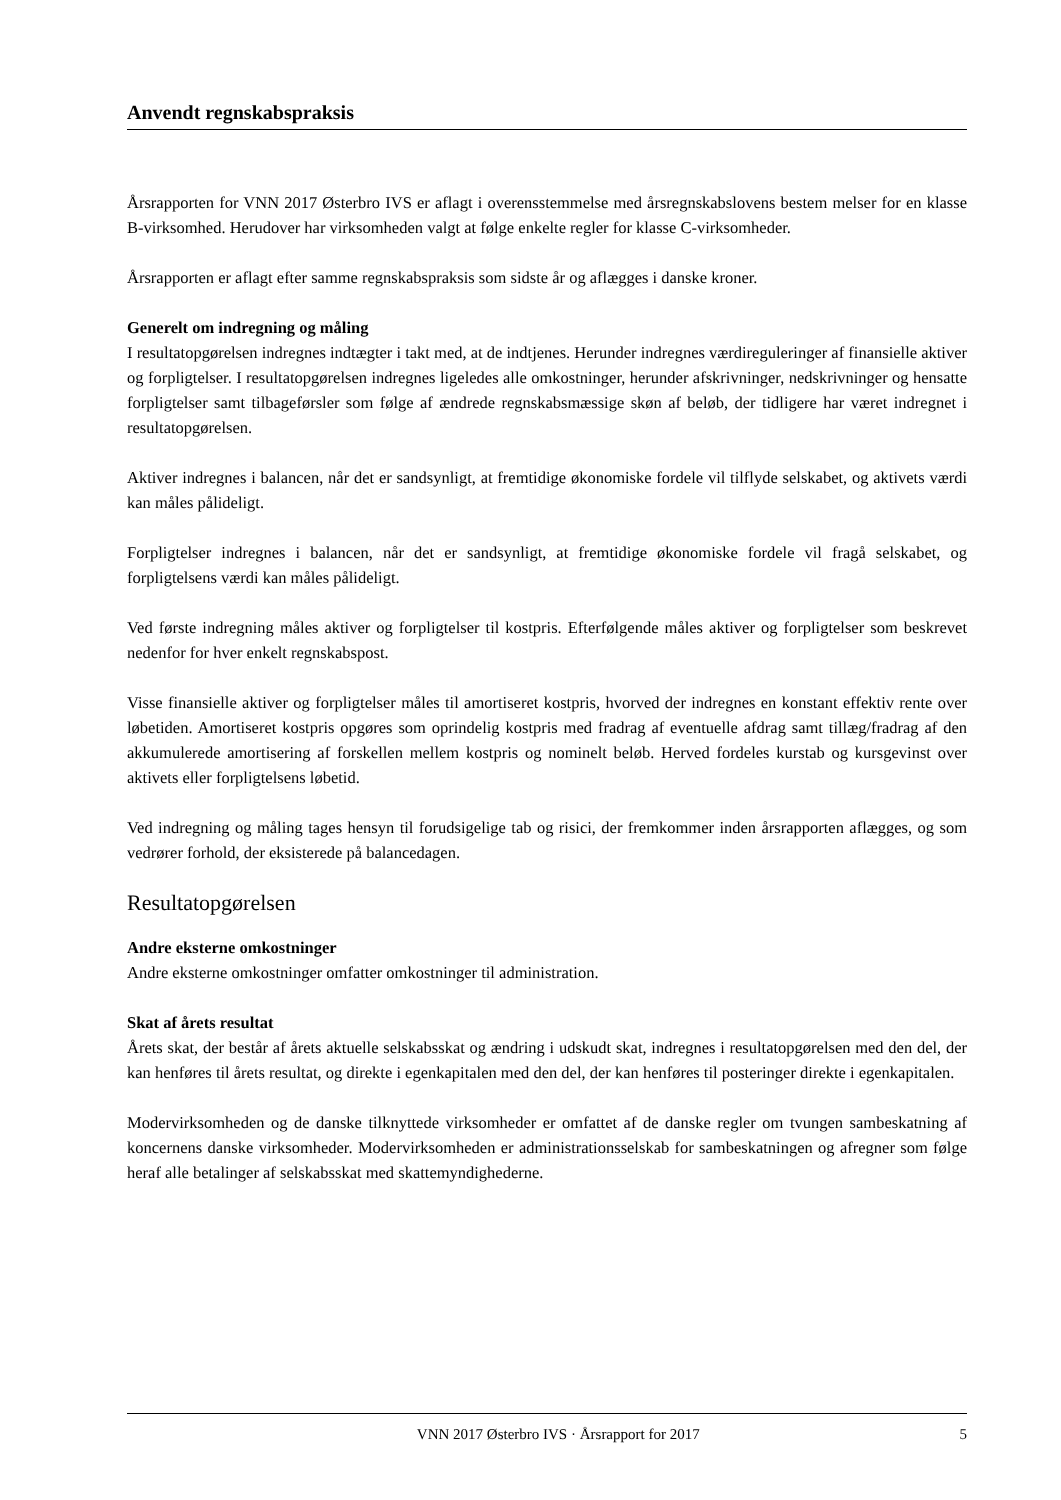Anvendt regnskabspraksis
Årsrapporten for VNN 2017 Østerbro IVS er aflagt i overensstemmelse med årsregnskabslovens bestem melser for en klasse B-virksomhed. Herudover har virksomheden valgt at følge enkelte regler for klasse C-virksomheder.
Årsrapporten er aflagt efter samme regnskabspraksis som sidste år og aflægges i danske kroner.
Generelt om indregning og måling
I resultatopgørelsen indregnes indtægter i takt med, at de indtjenes. Herunder indregnes værdireguleringer af finansielle aktiver og forpligtelser. I resultatopgørelsen indregnes ligeledes alle omkostninger, herunder afskrivninger, nedskrivninger og hensatte forpligtelser samt tilbageførsler som følge af ændrede regnskabsmæssige skøn af beløb, der tidligere har været indregnet i resultatopgørelsen.
Aktiver indregnes i balancen, når det er sandsynligt, at fremtidige økonomiske fordele vil tilflyde selskabet, og aktivets værdi kan måles pålideligt.
Forpligtelser indregnes i balancen, når det er sandsynligt, at fremtidige økonomiske fordele vil fragå selskabet, og forpligtelsens værdi kan måles pålideligt.
Ved første indregning måles aktiver og forpligtelser til kostpris. Efterfølgende måles aktiver og forpligtelser som beskrevet nedenfor for hver enkelt regnskabspost.
Visse finansielle aktiver og forpligtelser måles til amortiseret kostpris, hvorved der indregnes en konstant effektiv rente over løbetiden. Amortiseret kostpris opgøres som oprindelig kostpris med fradrag af eventuelle afdrag samt tillæg/fradrag af den akkumulerede amortisering af forskellen mellem kostpris og nominelt beløb. Herved fordeles kurstab og kursgevinst over aktivets eller forpligtelsens løbetid.
Ved indregning og måling tages hensyn til forudsigelige tab og risici, der fremkommer inden årsrapporten aflægges, og som vedrører forhold, der eksisterede på balancedagen.
Resultatopgørelsen
Andre eksterne omkostninger
Andre eksterne omkostninger omfatter omkostninger til administration.
Skat af årets resultat
Årets skat, der består af årets aktuelle selskabsskat og ændring i udskudt skat, indregnes i resultatopgørelsen med den del, der kan henføres til årets resultat, og direkte i egenkapitalen med den del, der kan henføres til posteringer direkte i egenkapitalen.
Modervirksomheden og de danske tilknyttede virksomheder er omfattet af de danske regler om tvungen sambeskatning af koncernens danske virksomheder. Modervirksomheden er administrationsselskab for sambeskatningen og afregner som følge heraf alle betalinger af selskabsskat med skattemyndighederne.
VNN 2017 Østerbro IVS · Årsrapport for 2017 5